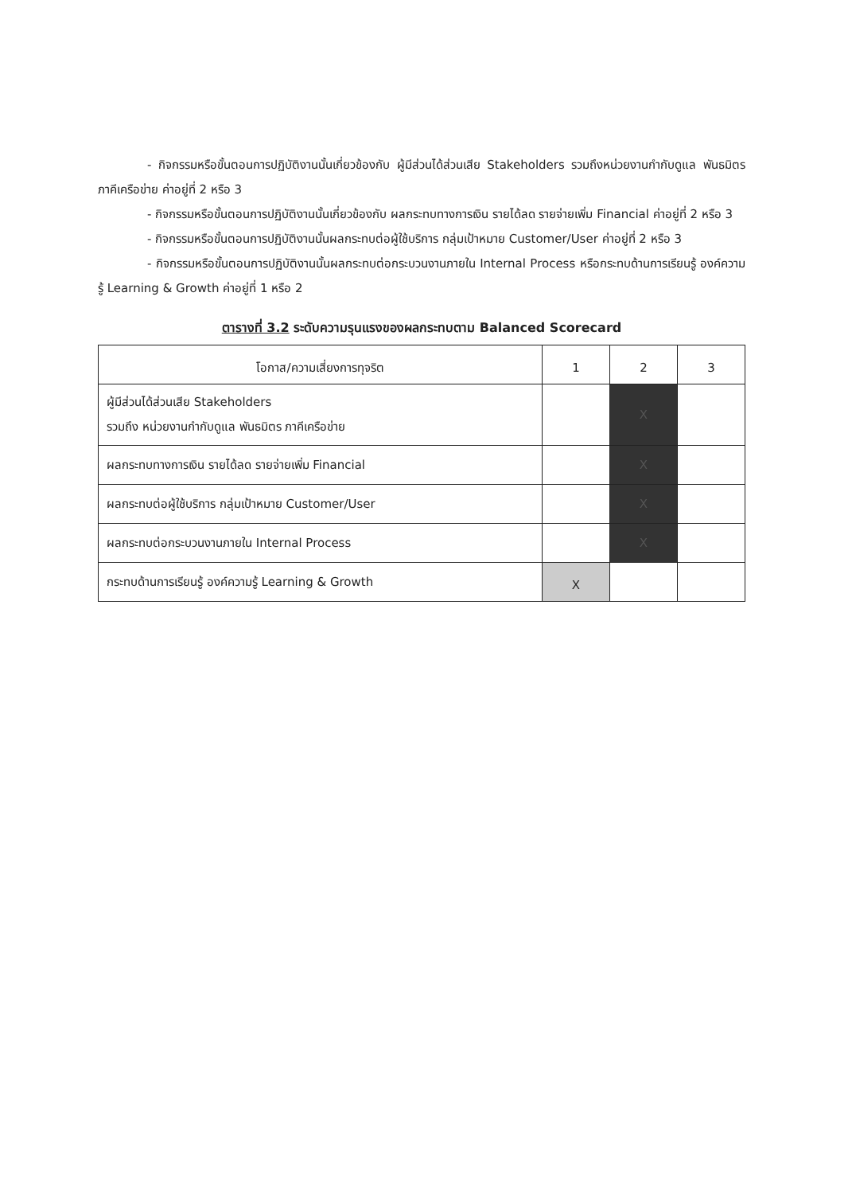- กิจกรรมหรือขั้นตอนการปฏิบัติงานนั้นเกี่ยวข้องกับ ผู้มีส่วนได้ส่วนเสีย Stakeholders รวมถึงหน่วยงานกำกับดูแล พันธมิตร ภาคีเครือข่าย ค่าอยู่ที่ 2 หรือ 3
- กิจกรรมหรือขั้นตอนการปฏิบัติงานนั้นเกี่ยวข้องกับ ผลกระทบทางการเงิน รายได้ลด รายจ่ายเพิ่ม Financial ค่าอยู่ที่ 2 หรือ 3
- กิจกรรมหรือขั้นตอนการปฏิบัติงานนั้นผลกระทบต่อผู้ใช้บริการ กลุ่มเป้าหมาย Customer/User ค่าอยู่ที่ 2 หรือ 3
- กิจกรรมหรือขั้นตอนการปฏิบัติงานนั้นผลกระทบต่อกระบวนงานภายใน Internal Process หรือกระทบด้านการเรียนรู้ องค์ความรู้ Learning & Growth ค่าอยู่ที่ 1 หรือ 2
ตารางที่ 3.2 ระดับความรุนแรงของผลกระทบตาม Balanced Scorecard
| โอกาส/ความเสี่ยงการทุจริต | 1 | 2 | 3 |
| --- | --- | --- | --- |
| ผู้มีส่วนได้ส่วนเสีย Stakeholders รวมถึง หน่วยงานกำกับดูแล พันธมิตร ภาคีเครือข่าย | | X | |
| ผลกระทบทางการเงิน รายได้ลด รายจ่ายเพิ่ม Financial | | X | |
| ผลกระทบต่อผู้ใช้บริการ กลุ่มเป้าหมาย Customer/User | | X | |
| ผลกระทบต่อกระบวนงานภายใน Internal Process | | X | |
| กระทบด้านการเรียนรู้ องค์ความรู้ Learning & Growth | X | | |